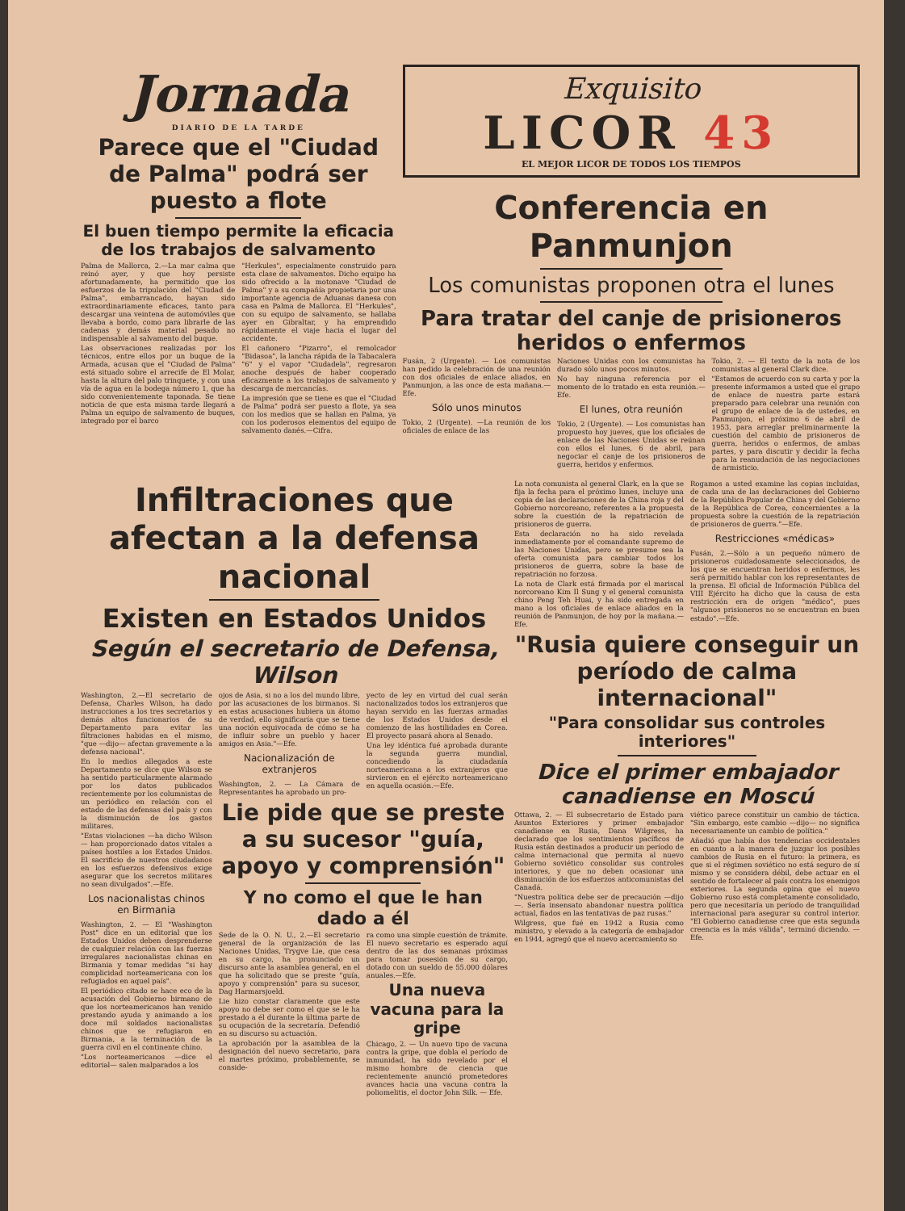Jornada
DIARIO DE LA TARDE
Parece que el "Ciudad de Palma" podrá ser puesto a flote
El buen tiempo permite la eficacia de los trabajos de salvamento
Palma de Mallorca, 2.—La mar calma que reinó ayer, y que hoy persiste afortunadamente, ha permitido que los esfuerzos de la tripulación del "Ciudad de Palma", embarrancado, hayan sido extraordinariamente eficaces, tanto para descargar una veintena de automóviles que llevaba a bordo, como para librarle de las cadenas y demás material pesado no indispensable al salvamento del buque.
Las observaciones realizadas por los técnicos, entre ellos por un buque de la Armada, acusan que el "Ciudad de Palma" está situado sobre el arrecife de El Molar, hasta la altura del palo trinquete, y con una vía de agua en la bodega número 1, que ha sido convenientemente taponada. Se tiene noticia de que esta misma tarde llegará a Palma un equipo de salvamento de buques, integrado por el barco
"Herkules", especialmente construido para esta clase de salvamentos. Dicho equipo ha sido ofrecido a la motonave "Ciudad de Palma" y a su compañía propietaria por una importante agencia de Aduanas danesa con casa en Palma de Mallorca. El "Herkules", con su equipo de salvamento, se hallaba ayer en Gibraltar, y ha emprendido rápidamente el viaje hacia el lugar del accidente.
El cañonero "Pizarro", el remolcador "Bidasoa", la lancha rápida de la Tabacalera "6" y el vapor "Ciudadela", regresaron anoche después de haber cooperado eficazmente a los trabajos de salvamento y descarga de mercancías.
La impresión que se tiene es que el "Ciudad de Palma" podrá ser puesto a flote, ya sea con los medios que se hallan en Palma, ya con los poderosos elementos del equipo de salvamento danés.—Cifra.
Exquisito
LICOR 43
EL MEJOR LICOR DE TODOS LOS TIEMPOS
Conferencia en Panmunjon
Los comunistas proponen otra el lunes
Para tratar del canje de prisioneros heridos o enfermos
Fusán, 2 (Urgente). — Los comunistas han pedido la celebración de una reunión con dos oficiales de enlace aliados, en Panmunjon, a las once de esta mañana.—Efe.
Sólo unos minutos
Tokio, 2 (Urgente). —La reunión de los oficiales de enlace de las
Naciones Unidas con los comunistas ha durado sólo unos pocos minutos.
No hay ninguna referencia por el momento de lo tratado en esta reunión.—Efe.
El lunes, otra reunión
Tokio, 2 (Urgente). — Los comunistas han propuesto hoy jueves, que los oficiales de enlace de las Naciones Unidas se reúnan con ellos el lunes, 6 de abril, para negociar el canje de los prisioneros de guerra, heridos y enfermos.
Tokio, 2. — El texto de la nota de los comunistas al general Clark dice.
"Estamos de acuerdo con su carta y por la presente informamos a usted que el grupo de enlace de nuestra parte estará preparado para celebrar una reunión con el grupo de enlace de la de ustedes, en Panmunjon, el próximo 6 de abril de 1953, para arreglar preliminarmente la cuestión del cambio de prisioneros de guerra, heridos o enfermos, de ambas partes, y para discutir y decidir la fecha para la reanudación de las negociaciones de armisticio.
Infiltraciones que afectan a la defensa nacional
Existen en Estados Unidos
Según el secretario de Defensa, Wilson
Washington, 2.—El secretario de Defensa, Charles Wilson, ha dado instrucciones a los tres secretarios y demás altos funcionarios de su Departamento para evitar las filtraciones habidas en el mismo, "que —dijo— afectan gravemente a la defensa nacional".
En lo medios allegados a este Departamento se dice que Wilson se ha sentido particularmente alarmado por los datos publicados recientemente por los columnistas de un periódico en relación con el estado de las defensas del país y con la disminución de los gastos militares.
"Estas violaciones —ha dicho Wilson— han proporcionado datos vitales a países hostiles a los Estados Unidos. El sacrificio de nuestros ciudadanos en los esfuerzos defensivos exige asegurar que los secretos militares no sean divulgados".—Efe.
Los nacionalistas chinos en Birmania
Washington, 2. — El "Washington Post" dice en un editorial que los Estados Unidos deben desprenderse de cualquier relación con las fuerzas irregulares nacionalistas chinas en Birmania y tomar medidas "si hay complicidad norteamericana con los refugiados en aquel país".
El periódico citado se hace eco de la acusación del Gobierno birmano de que los norteamericanos han venido prestando ayuda y animando a los doce mil soldados nacionalistas chinos que se refugiaron en Birmania, a la terminación de la guerra civil en el continente chino.
"Los norteamericanos —dice el editorial— salen malparados a los
ojos de Asia, si no a los del mundo libre, por las acusaciones de los birmanos. Si en estas acusaciones hubiera un átomo de verdad, ello significaría que se tiene una noción equivocada de cómo se ha de influir sobre un pueblo y hacer amigos en Asia."—Efe.
Nacionalización de extranjeros
Washington, 2. — La Cámara de Representantes ha aprobado un pro-
yecto de ley en virtud del cual serán nacionalizados todos los extranjeros que hayan servido en las fuerzas armadas de los Estados Unidos desde el comienzo de las hostilidades en Corea. El proyecto pasará ahora al Senado.
Una ley idéntica fué aprobada durante la segunda guerra mundial, concediendo la ciudadanía norteamericana a los extranjeros que sirvieron en el ejército norteamericano en aquella ocasión.—Efe.
Lie pide que se preste a su sucesor "guía, apoyo y comprensión"
Y no como el que le han dado a él
Sede de la O. N. U., 2.—El secretario general de la organización de las Naciones Unidas, Trygve Lie, que cesa en su cargo, ha pronunciado un discurso ante la asamblea general, en el que ha solicitado que se preste "guía, apoyo y comprensión" para su sucesor, Dag Harmarsjoeld.
Lie hizo constar claramente que este apoyo no debe ser como el que se le ha prestado a él durante la última parte de su ocupación de la secretaría. Defendió en su discurso su actuación.
La aprobación por la asamblea de la designación del nuevo secretario, para el martes próximo, probablemente, se conside-
ra como una simple cuestión de trámite. El nuevo secretario es esperado aquí dentro de las dos semanas próximas para tomar posesión de su cargo, dotado con un sueldo de 55.000 dólares anuales.—Efe.
Una nueva vacuna para la gripe
Chicago, 2. — Un nuevo tipo de vacuna contra la gripe, que dobla el período de inmunidad, ha sido revelado por el mismo hombre de ciencia que recientemente anunció prometedores avances hacia una vacuna contra la poliomelitis, el doctor John Silk. — Efe.
La nota comunista al general Clark, en la que se fija la fecha para el próximo lunes, incluye una copia de las declaraciones de la China roja y del Gobierno norcoreano, referentes a la propuesta sobre la cuestión de la repatriación de prisioneros de guerra.
Esta declaración no ha sido revelada inmediatamente por el comandante supremo de las Naciones Unidas, pero se presume sea la oferta comunista para cambiar todos los prisioneros de guerra, sobre la base de repatriación no forzosa.
La nota de Clark está firmada por el mariscal norcoreano Kim Il Sung y el general comunista chino Peng Teh Huai, y ha sido entregada en mano a los oficiales de enlace aliados en la reunión de Panmunjon, de hoy por la mañana.—Efe.
Rogamos a usted examine las copias incluidas, de cada una de las declaraciones del Gobierno de la República Popular de China y del Gobierno de la República de Corea, concernientes a la propuesta sobre la cuestión de la repatriación de prisioneros de guerra."—Efe.
Restricciones «médicas»
Fusán, 2.—Sólo a un pequeño número de prisioneros cuidadosamente seleccionados, de los que se encuentran heridos o enfermos, les será permitido hablar con los representantes de la prensa. El oficial de Información Pública del VIII Ejército ha dicho que la causa de esta restricción era de origen "médico", pues "algunos prisioneros no se encuentran en buen estado".—Efe.
"Rusia quiere conseguir un período de calma internacional"
"Para consolidar sus controles interiores"
Dice el primer embajador canadiense en Moscú
Ottawa, 2. — El subsecretario de Estado para Asuntos Exteriores y primer embajador canadiense en Rusia, Dana Wilgress, ha declarado que los sentimientos pacíficos de Rusia están destinados a producir un período de calma internacional que permita al nuevo Gobierno soviético consolidar sus controles interiores, y que no deben ocasionar una disminución de los esfuerzos anticomunistas del Canadá.
"Nuestra política debe ser de precaución —dijo—. Sería insensato abandonar nuestra política actual, fiados en las tentativas de paz rusas."
Wilgress, que fué en 1942 a Rusia como ministro, y elevado a la categoría de embajador en 1944, agregó que el nuevo acercamiento so
viético parece constituir un cambio de táctica. "Sin embargo, este cambio —dijo— no significa necesariamente un cambio de política."
Añadió que había dos tendencias occidentales en cuanto a la manera de juzgar los posibles cambios de Rusia en el futuro: la primera, es que si el régimen soviético no está seguro de sí mismo y se considera débil, debe actuar en el sentido de fortalecer al país contra los enemigos exteriores. La segunda opina que el nuevo Gobierno ruso está completamente consolidado, pero que necesitaría un período de tranquilidad internacional para asegurar su control interior. "El Gobierno canadiense cree que esta segunda creencia es la más válida", terminó diciendo. — Efe.